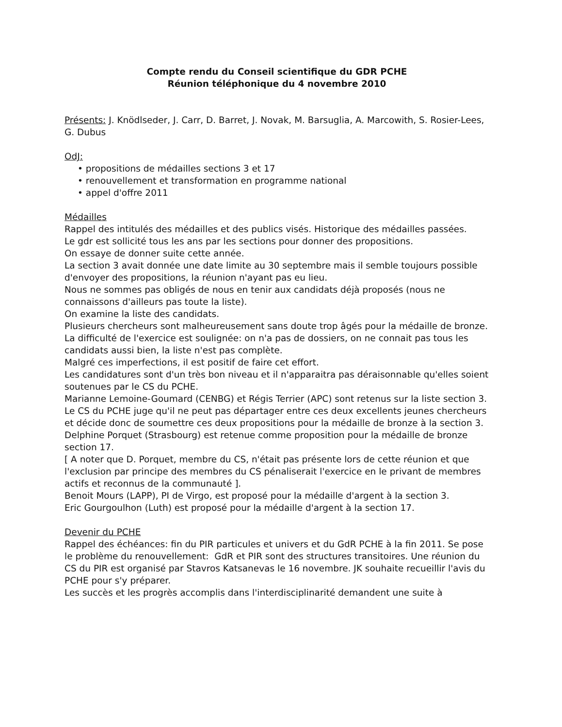Compte rendu du Conseil scientifique du GDR PCHE
Réunion téléphonique du 4 novembre 2010
Présents: J. Knödlseder, J. Carr, D. Barret, J. Novak, M. Barsuglia, A. Marcowith, S. Rosier-Lees, G. Dubus
OdJ:
• propositions de médailles sections 3 et 17
• renouvellement et transformation en programme national
• appel d'offre 2011
Médailles
Rappel des intitulés des médailles et des publics visés. Historique des médailles passées.
Le gdr est sollicité tous les ans par les sections pour donner des propositions.
On essaye de donner suite cette année.
La section 3 avait donnée une date limite au 30 septembre mais il semble toujours possible d'envoyer des propositions, la réunion n'ayant pas eu lieu.
Nous ne sommes pas obligés de nous en tenir aux candidats déjà proposés (nous ne connaissons d'ailleurs pas toute la liste).
On examine la liste des candidats.
Plusieurs chercheurs sont malheureusement sans doute trop âgés pour la médaille de bronze.
La difficulté de l'exercice est soulignée: on n'a pas de dossiers, on ne connait pas tous les candidats aussi bien, la liste n'est pas complète.
Malgré ces imperfections, il est positif de faire cet effort.
Les candidatures sont d'un très bon niveau et il n'apparaitra pas déraisonnable qu'elles soient soutenues par le CS du PCHE.
Marianne Lemoine-Goumard (CENBG) et Régis Terrier (APC) sont retenus sur la liste section 3.
Le CS du PCHE juge qu'il ne peut pas départager entre ces deux excellents jeunes chercheurs et décide donc de soumettre ces deux propositions pour la médaille de bronze à la section 3.
Delphine Porquet (Strasbourg) est retenue comme proposition pour la médaille de bronze section 17.
[ A noter que D. Porquet, membre du CS, n'était pas présente lors de cette réunion et que l'exclusion par principe des membres du CS pénaliserait l'exercice en le privant de membres actifs et reconnus de la communauté ].
Benoit Mours (LAPP), PI de Virgo, est proposé pour la médaille d'argent à la section 3.
Eric Gourgoulhon (Luth) est proposé pour la médaille d'argent à la section 17.
Devenir du PCHE
Rappel des échéances: fin du PIR particules et univers et du GdR PCHE à la fin 2011. Se pose le problème du renouvellement: GdR et PIR sont des structures transitoires. Une réunion du CS du PIR est organisé par Stavros Katsanevas le 16 novembre. JK souhaite recueillir l'avis du PCHE pour s'y préparer.
Les succès et les progrès accomplis dans l'interdisciplinarité demandent une suite à